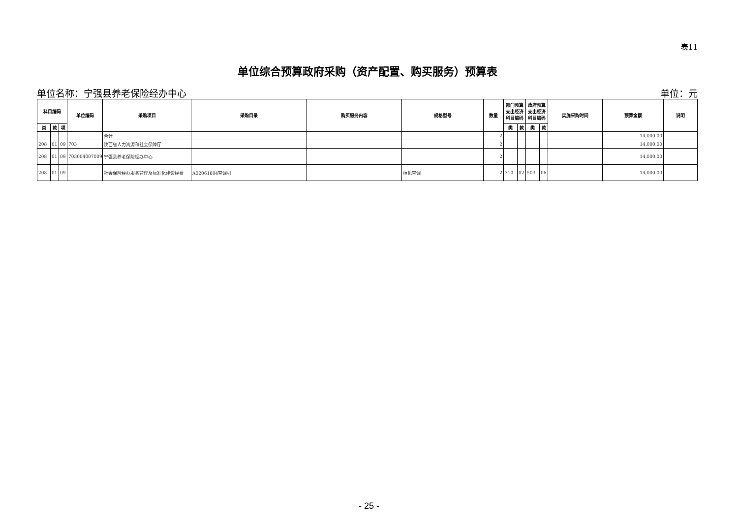表11
单位综合预算政府采购（资产配置、购买服务）预算表
单位名称：宁强县养老保险经办中心 单位：元
| 科目编码 | | | 单位编码 | 采购项目 | 采购目录 | 购买服务内容 | 规格型号 | 数量 | 部门预算支出经济科目编码 | | 政府预算支出经济科目编码 | | 实施采购时间 | 预算金额 | 说明 |
| --- | --- | --- | --- | --- | --- | --- | --- | --- | --- | --- | --- | --- | --- | --- | --- |
| 类 | 款 | 项 | | | | | | | 类 | 款 | 类 | 款 | | | |
| | | | | 合计 | | | | 2 | | | | | | 14,000.00 | |
| 208 | 01 | 09 | 703 | 陕西省人力资源和社会保障厅 | | | | 2 | | | | | | 14,000.00 | |
| 208 | 01 | 09 | 703004007009 | 宁强县养老保险经办中心 | | | | 2 | | | | | | 14,000.00 | |
| 208 | 01 | 09 | | 社会保险经办服务管理及标准化建设经费 | A02061804空调机 | | 柜机空调 | 2 | 310 | 02 | 503 | 06 | | 14,000.00 | |
- 25 -